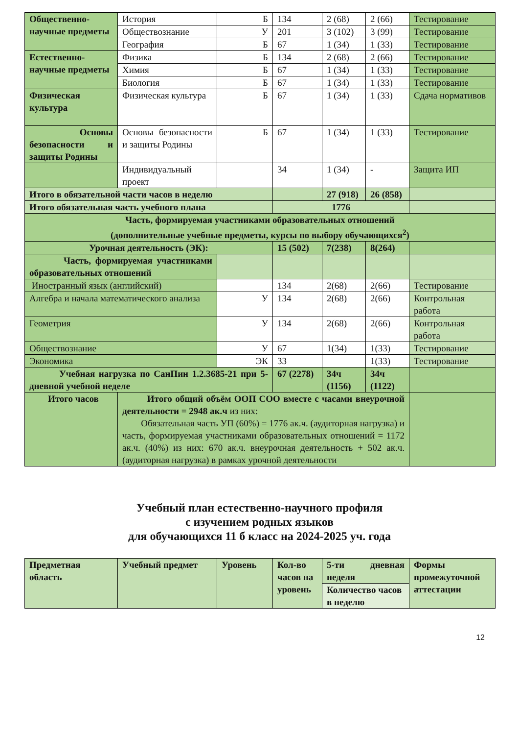| Общественно-научные предметы | История | Б | 134 | 2 (68) | 2 (66) | Тестирование |
| | Обществознание | У | 201 | 3 (102) | 3 (99) | Тестирование |
| | География | Б | 67 | 1 (34) | 1 (33) | Тестирование |
| Естественно-научные предметы | Физика | Б | 134 | 2 (68) | 2 (66) | Тестирование |
| | Химия | Б | 67 | 1 (34) | 1 (33) | Тестирование |
| | Биология | Б | 67 | 1 (34) | 1 (33) | Тестирование |
| Физическая культура | Физическая культура | Б | 67 | 1 (34) | 1 (33) | Сдача нормативов |
| Основы безопасности и защиты Родины | Основы безопасности и защиты Родины | Б | 67 | 1 (34) | 1 (33) | Тестирование |
| | Индивидуальный проект | | 34 | 1 (34) | - | Защита ИП |
| Итого в обязательной части часов в неделю | | | | 27 (918) | 26 (858) | |
| Итого обязательная часть учебного плана | | | 1776 | | | |
| Часть, формируемая участниками образовательных отношений (дополнительные учебные предметы, курсы по выбору обучающихся<sup>2</sup>) | | | | | | |
| Урочная деятельность (ЭК): | | | 15 (502) | 7(238) | 8(264) | |
| Часть, формируемая участниками образовательных отношений | | | | | | |
| Иностранный язык (английский) | | | 134 | 2(68) | 2(66) | Тестирование |
| Алгебра и начала математического анализа | | У | 134 | 2(68) | 2(66) | Контрольная работа |
| Геометрия | | У | 134 | 2(68) | 2(66) | Контрольная работа |
| Обществознание | | У | 67 | 1(34) | 1(33) | Тестирование |
| Экономика | | ЭК | 33 | | 1(33) | Тестирование |
| Учебная нагрузка по СанПин 1.2.3685-21 при 5-дневной учебной неделе | | | 67 (2278) | 34ч (1156) | 34ч (1122) | |
| Итого часов | Итого общий объём ООП СОО вместе с часами внеурочной деятельности = 2948 ак.ч из них: Обязательная часть УП (60%) = 1776 ак.ч. (аудиторная нагрузка) и часть, формируемая участниками образовательных отношений = 1172 ак.ч. (40%) из них: 670 ак.ч. внеурочная деятельность + 502 ак.ч. (аудиторная нагрузка) в рамках урочной деятельности | | | | | |
Учебный план естественно-научного профиля
с изучением родных языков
для обучающихся 11 б класс на 2024-2025 уч. года
| Предметная область | Учебный предмет | Уровень | Кол-во часов на уровень | 5-ти дневная неделя | Формы промежуточной аттестации |
| | | | | Количество часов в неделю | |
12